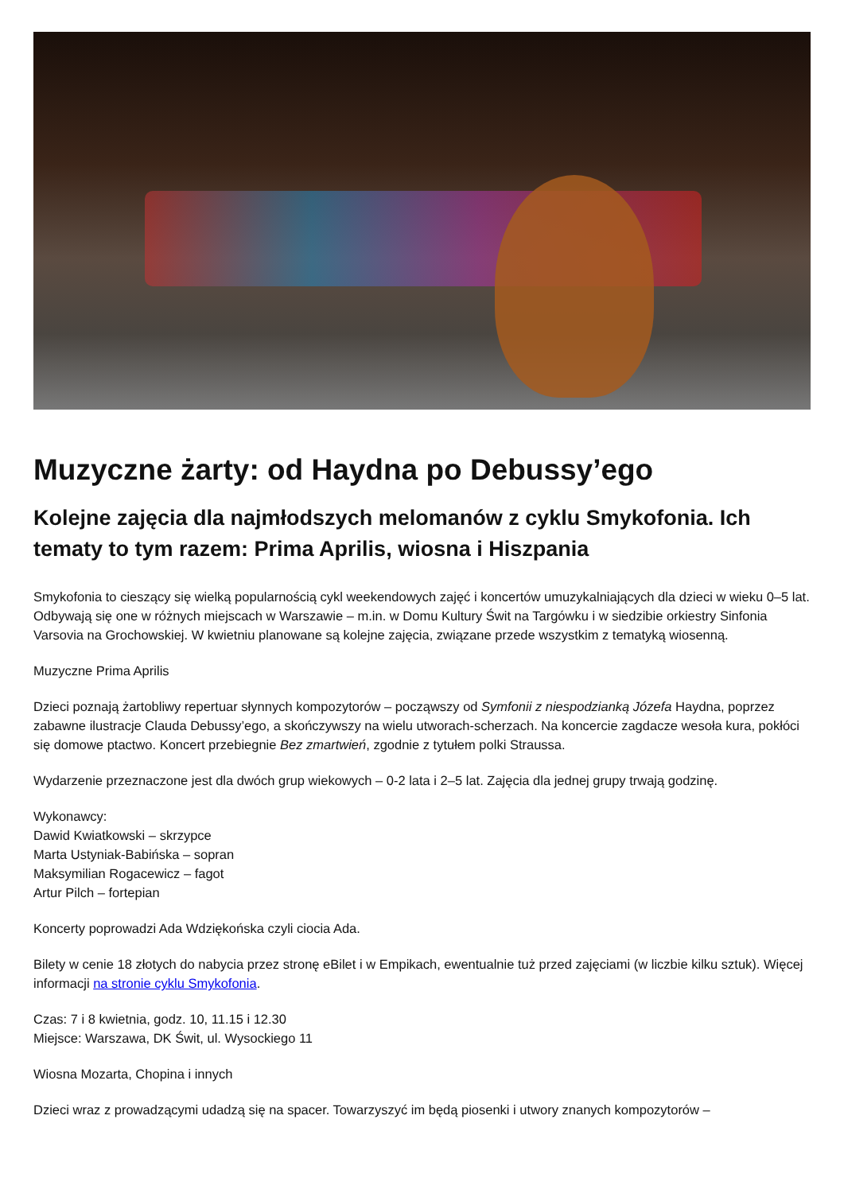Muzyczne żarty: od Haydna po Debussy’ego
Kolejne zajęcia dla najmłodszych melomanów z cyklu Smykofonia. Ich tematy to tym razem: Prima Aprilis, wiosna i Hiszpania
Smykofonia to cieszący się wielką popularnością cykl weekendowych zajęć i koncertów umuzykalniających dla dzieci w wieku 0–5 lat. Odbywają się one w różnych miejscach w Warszawie – m.in. w Domu Kultury Świt na Targówku i w siedzibie orkiestry Sinfonia Varsovia na Grochowskiej. W kwietniu planowane są kolejne zajęcia, związane przede wszystkim z tematyką wiosenną.
Muzyczne Prima Aprilis
Dzieci poznają żartobliwy repertuar słynnych kompozytorów – począwszy od Symfonii z niespodzianką Józefa Haydna, poprzez zabawne ilustracje Clauda Debussy’ego, a skończywszy na wielu utworach-scherzach. Na koncercie zagdacze wesoła kura, pokłóci się domowe ptactwo. Koncert przebiegnie Bez zmartwień, zgodnie z tytułem polki Straussa.
Wydarzenie przeznaczone jest dla dwóch grup wiekowych – 0-2 lata i 2–5 lat. Zajęcia dla jednej grupy trwają godzinę.
Wykonawcy:
Dawid Kwiatkowski – skrzypce
Marta Ustyniak-Babińska – sopran
Maksymilian Rogacewicz – fagot
Artur Pilch – fortepian
Koncerty poprowadzi Ada Wdziękońska czyli ciocia Ada.
Bilety w cenie 18 złotych do nabycia przez stronę eBilet i w Empikach, ewentualnie tuż przed zajęciami (w liczbie kilku sztuk). Więcej informacji na stronie cyklu Smykofonia.
Czas: 7 i 8 kwietnia, godz. 10, 11.15 i 12.30
Miejsce: Warszawa, DK Świt, ul. Wysockiego 11
Wiosna Mozarta, Chopina i innych
Dzieci wraz z prowadzącymi udadzą się na spacer. Towarzyszyć im będą piosenki i utwory znanych kompozytorów –